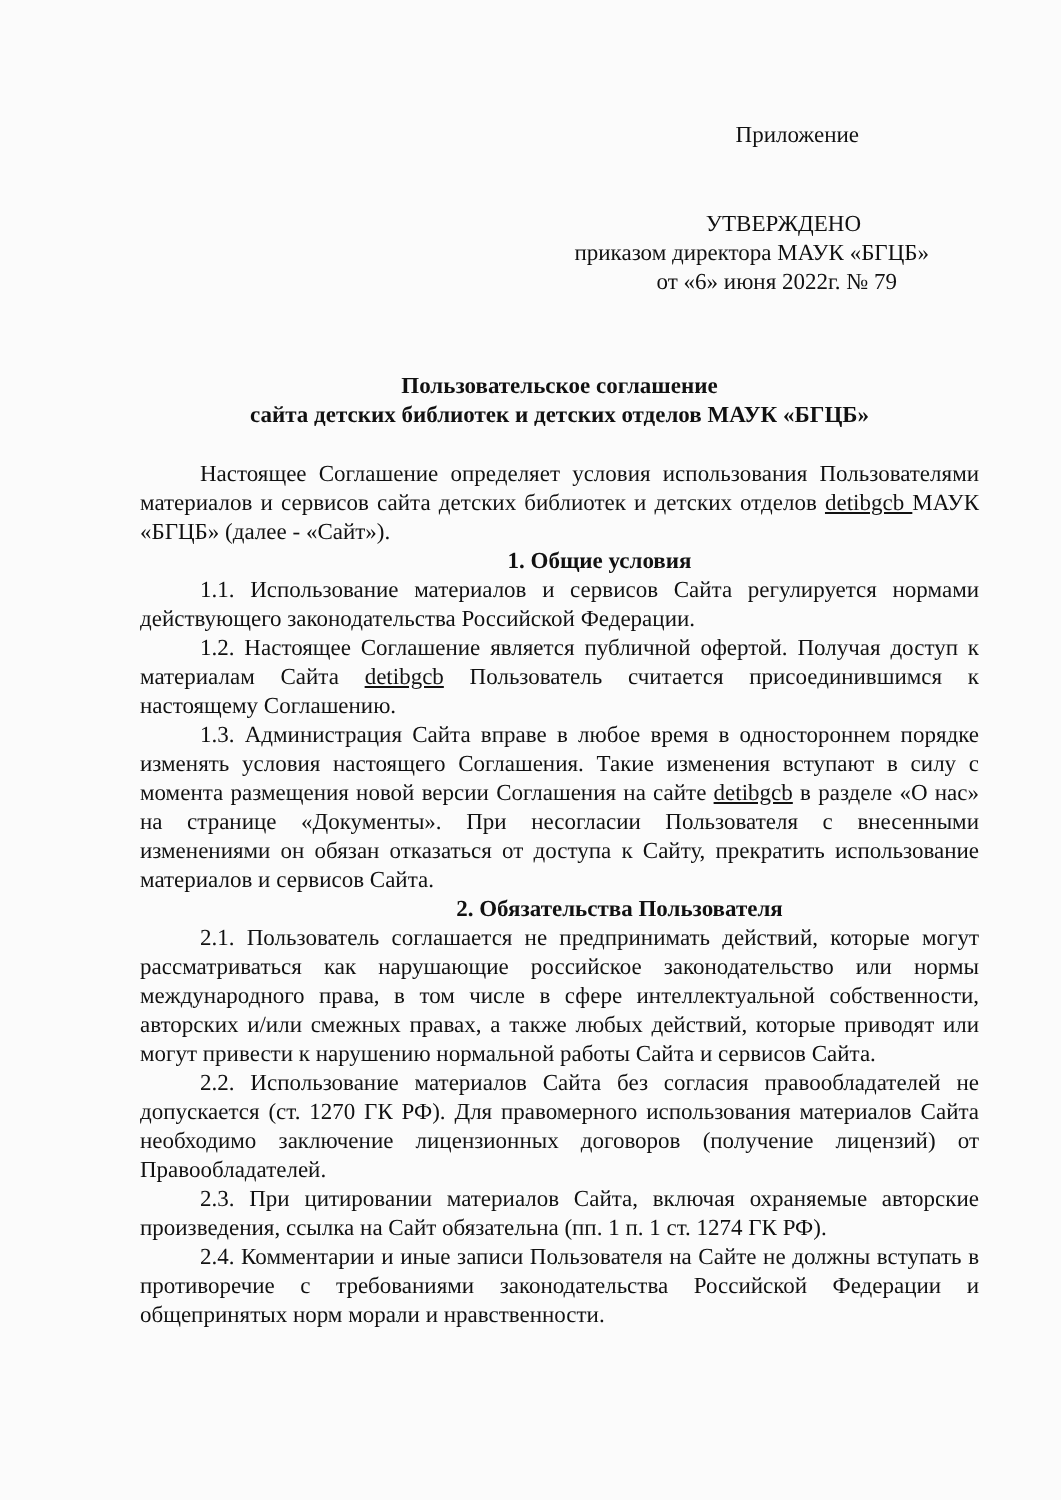Приложение
УТВЕРЖДЕНО
приказом директора МАУК «БГЦБ»
от «6» июня 2022г. № 79
Пользовательское соглашение
сайта детских библиотек и детских отделов МАУК «БГЦБ»
Настоящее Соглашение определяет условия использования Пользователями материалов и сервисов сайта детских библиотек и детских отделов detibgcb МАУК «БГЦБ» (далее - «Сайт»).
1. Общие условия
1.1. Использование материалов и сервисов Сайта регулируется нормами действующего законодательства Российской Федерации.
1.2. Настоящее Соглашение является публичной офертой. Получая доступ к материалам Сайта detibgcb Пользователь считается присоединившимся к настоящему Соглашению.
1.3. Администрация Сайта вправе в любое время в одностороннем порядке изменять условия настоящего Соглашения. Такие изменения вступают в силу с момента размещения новой версии Соглашения на сайте detibgcb в разделе «О нас» на странице «Документы». При несогласии Пользователя с внесенными изменениями он обязан отказаться от доступа к Сайту, прекратить использование материалов и сервисов Сайта.
2. Обязательства Пользователя
2.1. Пользователь соглашается не предпринимать действий, которые могут рассматриваться как нарушающие российское законодательство или нормы международного права, в том числе в сфере интеллектуальной собственности, авторских и/или смежных правах, а также любых действий, которые приводят или могут привести к нарушению нормальной работы Сайта и сервисов Сайта.
2.2. Использование материалов Сайта без согласия правообладателей не допускается (ст. 1270 ГК РФ). Для правомерного использования материалов Сайта необходимо заключение лицензионных договоров (получение лицензий) от Правообладателей.
2.3. При цитировании материалов Сайта, включая охраняемые авторские произведения, ссылка на Сайт обязательна (пп. 1 п. 1 ст. 1274 ГК РФ).
2.4. Комментарии и иные записи Пользователя на Сайте не должны вступать в противоречие с требованиями законодательства Российской Федерации и общепринятых норм морали и нравственности.